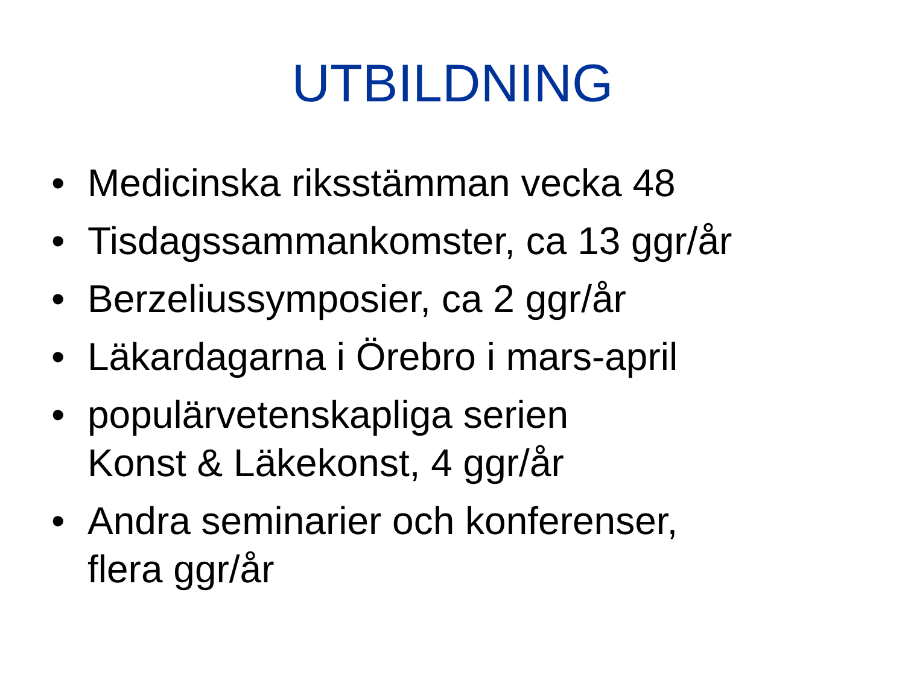UTBILDNING
• Medicinska riksstämman vecka 48
• Tisdagssammankomster, ca 13 ggr/år
• Berzeliussymposier, ca 2 ggr/år
• Läkardagarna i Örebro i mars-april
• populärvetenskapliga serien
Konst & Läkekonst, 4 ggr/år
• Andra seminarier och konferenser,
flera ggr/år